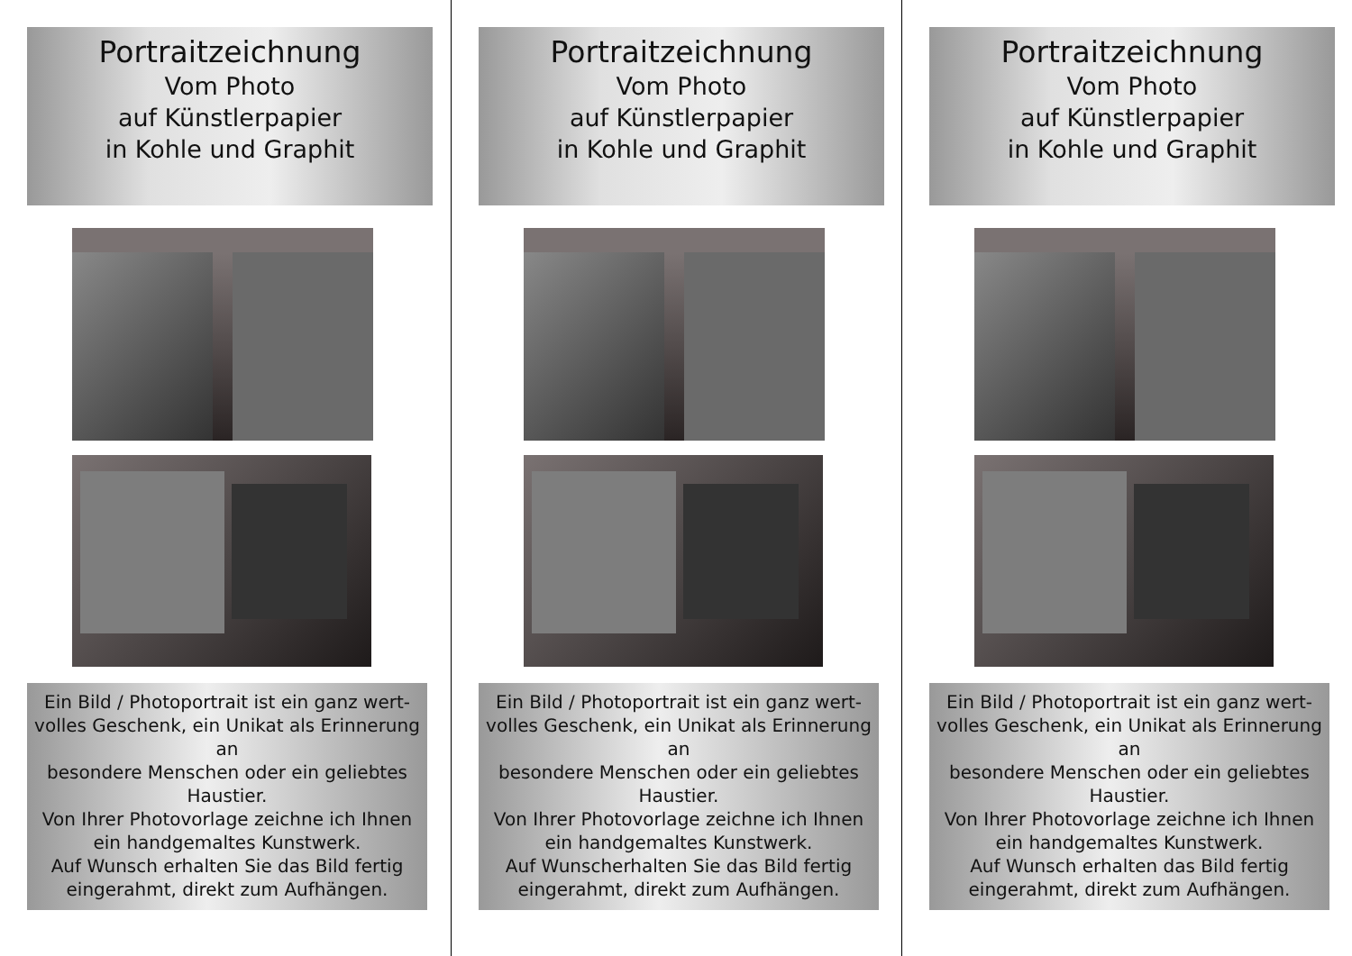Portraitzeichnung
Vom Photo
auf Künstlerpapier
in Kohle und Graphit
Ein Bild / Photoportrait ist ein ganz wert-
volles Geschenk, ein Unikat als Erinnerung
an
besondere Menschen oder ein geliebtes
Haustier.
Von Ihrer Photovorlage zeichne ich Ihnen
ein handgemaltes Kunstwerk.
Auf Wunsch erhalten Sie das Bild fertig
eingerahmt, direkt zum Aufhängen.
Portraitzeichnung
Vom Photo
auf Künstlerpapier
in Kohle und Graphit
Ein Bild / Photoportrait ist ein ganz wert-
volles Geschenk, ein Unikat als Erinnerung
an
besondere Menschen oder ein geliebtes
Haustier.
Von Ihrer Photovorlage zeichne ich Ihnen
ein handgemaltes Kunstwerk.
Auf Wunscherhalten Sie das Bild fertig
eingerahmt, direkt zum Aufhängen.
Portraitzeichnung
Vom Photo
auf Künstlerpapier
in Kohle und Graphit
Ein Bild / Photoportrait ist ein ganz wert-
volles Geschenk, ein Unikat als Erinnerung
an
besondere Menschen oder ein geliebtes
Haustier.
Von Ihrer Photovorlage zeichne ich Ihnen
ein handgemaltes Kunstwerk.
Auf Wunsch erhalten das Bild fertig
eingerahmt, direkt zum Aufhängen.